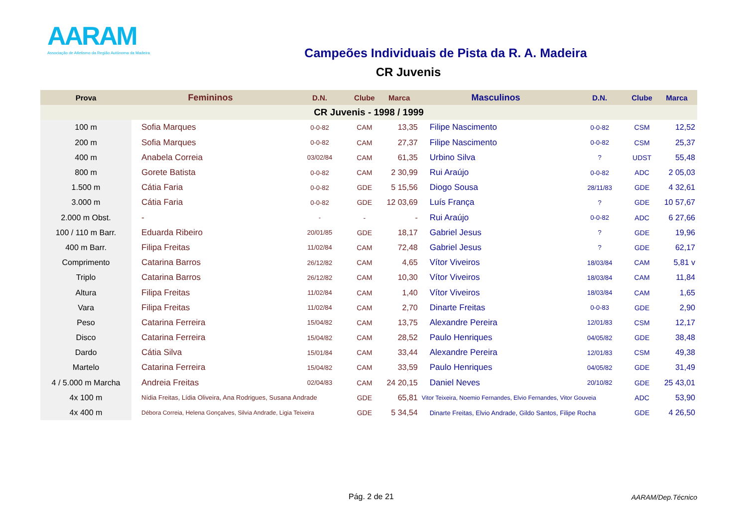AARAM
Associação de Atletismo da Região Autónoma da Madeira
Campeões Individuais de Pista da R. A. Madeira
CR Juvenis
| Prova | Femininos | D.N. | Clube | Marca | Masculinos | D.N. | Clube | Marca |
| --- | --- | --- | --- | --- | --- | --- | --- | --- |
| CR Juvenis - 1998 / 1999 | | | | | | | | |
| 100 m | Sofia Marques | 0-0-82 | CAM | 13,35 | Filipe Nascimento | 0-0-82 | CSM | 12,52 |
| 200 m | Sofia Marques | 0-0-82 | CAM | 27,37 | Filipe Nascimento | 0-0-82 | CSM | 25,37 |
| 400 m | Anabela Correia | 03/02/84 | CAM | 61,35 | Urbino Silva | ? | UDST | 55,48 |
| 800 m | Gorete Batista | 0-0-82 | CAM | 2 30,99 | Rui Araújo | 0-0-82 | ADC | 2 05,03 |
| 1.500 m | Cátia Faria | 0-0-82 | GDE | 5 15,56 | Diogo Sousa | 28/11/83 | GDE | 4 32,61 |
| 3.000 m | Cátia Faria | 0-0-82 | GDE | 12 03,69 | Luís França | ? | GDE | 10 57,67 |
| 2.000 m Obst. | - | - | - | - | Rui Araújo | 0-0-82 | ADC | 6 27,66 |
| 100 / 110 m Barr. | Eduarda Ribeiro | 20/01/85 | GDE | 18,17 | Gabriel Jesus | ? | GDE | 19,96 |
| 400 m Barr. | Filipa Freitas | 11/02/84 | CAM | 72,48 | Gabriel Jesus | ? | GDE | 62,17 |
| Comprimento | Catarina Barros | 26/12/82 | CAM | 4,65 | Vítor Viveiros | 18/03/84 | CAM | 5,81 v |
| Triplo | Catarina Barros | 26/12/82 | CAM | 10,30 | Vítor Viveiros | 18/03/84 | CAM | 11,84 |
| Altura | Filipa Freitas | 11/02/84 | CAM | 1,40 | Vítor Viveiros | 18/03/84 | CAM | 1,65 |
| Vara | Filipa Freitas | 11/02/84 | CAM | 2,70 | Dinarte Freitas | 0-0-83 | GDE | 2,90 |
| Peso | Catarina Ferreira | 15/04/82 | CAM | 13,75 | Alexandre Pereira | 12/01/83 | CSM | 12,17 |
| Disco | Catarina Ferreira | 15/04/82 | CAM | 28,52 | Paulo Henriques | 04/05/82 | GDE | 38,48 |
| Dardo | Cátia Silva | 15/01/84 | CAM | 33,44 | Alexandre Pereira | 12/01/83 | CSM | 49,38 |
| Martelo | Catarina Ferreira | 15/04/82 | CAM | 33,59 | Paulo Henriques | 04/05/82 | GDE | 31,49 |
| 4 / 5.000 m Marcha | Andreia Freitas | 02/04/83 | CAM | 24 20,15 | Daniel Neves | 20/10/82 | GDE | 25 43,01 |
| 4x 100 m | Nídia Freitas, Lídia Oliveira, Ana Rodrigues, Susana Andrade | | GDE | 65,81 | Vitor Teixeira, Noemio Fernandes, Elvio Fernandes, Vitor Gouveia | | ADC | 53,90 |
| 4x 400 m | Débora Correia, Helena Gonçalves, Silvia Andrade, Ligia Teixeira | | GDE | 5 34,54 | Dinarte Freitas, Elvio Andrade, Gildo Santos, Filipe Rocha | | GDE | 4 26,50 |
Pág. 2 de 21 AARAM/Dep.Técnico